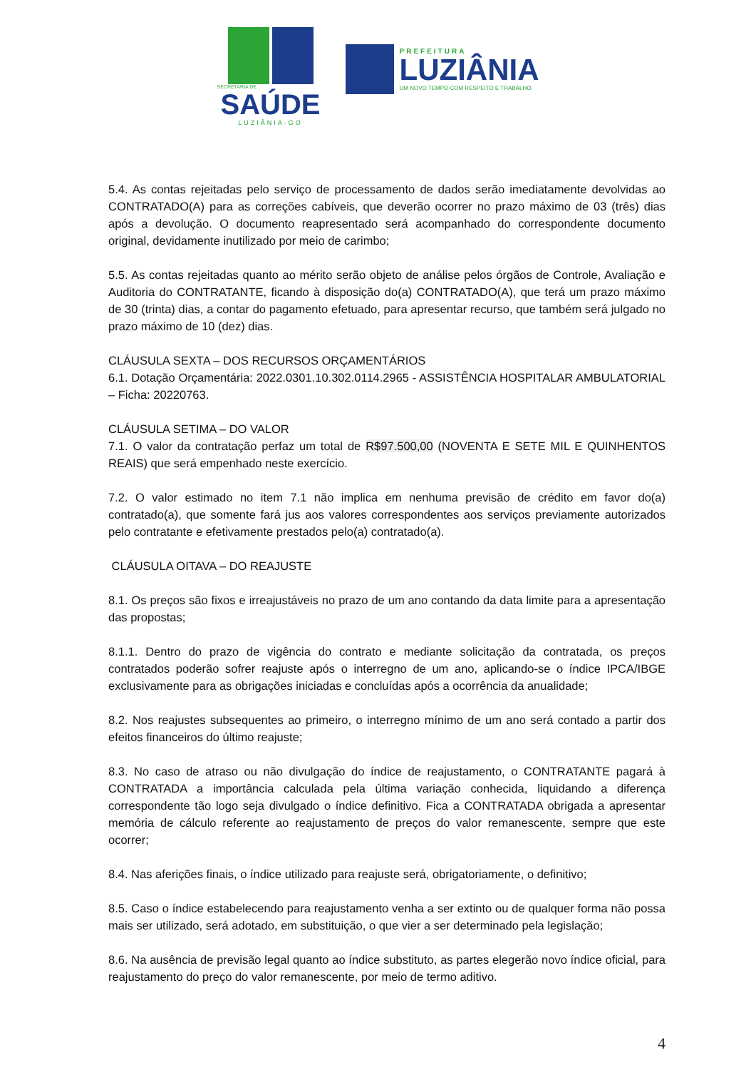SECRETARIA DE
SAÚDE
LUZIÂNIA-GO
PREFEITURA
LUZIÂNIA
UM NOVO TEMPO COM RESPEITO E TRABALHO.
5.4. As contas rejeitadas pelo serviço de processamento de dados serão imediatamente devolvidas ao CONTRATADO(A) para as correções cabíveis, que deverão ocorrer no prazo máximo de 03 (três) dias após a devolução. O documento reapresentado será acompanhado do correspondente documento original, devidamente inutilizado por meio de carimbo;
5.5. As contas rejeitadas quanto ao mérito serão objeto de análise pelos órgãos de Controle, Avaliação e Auditoria do CONTRATANTE, ficando à disposição do(a) CONTRATADO(A), que terá um prazo máximo de 30 (trinta) dias, a contar do pagamento efetuado, para apresentar recurso, que também será julgado no prazo máximo de 10 (dez) dias.
CLÁUSULA SEXTA – DOS RECURSOS ORÇAMENTÁRIOS
6.1. Dotação Orçamentária: 2022.0301.10.302.0114.2965 - ASSISTÊNCIA HOSPITALAR AMBULATORIAL – Ficha: 20220763.
CLÁUSULA SETIMA – DO VALOR
7.1. O valor da contratação perfaz um total de R$97.500,00 (NOVENTA E SETE MIL E QUINHENTOS REAIS) que será empenhado neste exercício.
7.2. O valor estimado no item 7.1 não implica em nenhuma previsão de crédito em favor do(a) contratado(a), que somente fará jus aos valores correspondentes aos serviços previamente autorizados pelo contratante e efetivamente prestados pelo(a) contratado(a).
CLÁUSULA OITAVA – DO REAJUSTE
8.1. Os preços são fixos e irreajustáveis no prazo de um ano contando da data limite para a apresentação das propostas;
8.1.1. Dentro do prazo de vigência do contrato e mediante solicitação da contratada, os preços contratados poderão sofrer reajuste após o interregno de um ano, aplicando-se o índice IPCA/IBGE exclusivamente para as obrigações iniciadas e concluídas após a ocorrência da anualidade;
8.2. Nos reajustes subsequentes ao primeiro, o interregno mínimo de um ano será contado a partir dos efeitos financeiros do último reajuste;
8.3. No caso de atraso ou não divulgação do índice de reajustamento, o CONTRATANTE pagará à CONTRATADA a importância calculada pela última variação conhecida, liquidando a diferença correspondente tão logo seja divulgado o índice definitivo. Fica a CONTRATADA obrigada a apresentar memória de cálculo referente ao reajustamento de preços do valor remanescente, sempre que este ocorrer;
8.4. Nas aferições finais, o índice utilizado para reajuste será, obrigatoriamente, o definitivo;
8.5. Caso o índice estabelecendo para reajustamento venha a ser extinto ou de qualquer forma não possa mais ser utilizado, será adotado, em substituição, o que vier a ser determinado pela legislação;
8.6. Na ausência de previsão legal quanto ao índice substituto, as partes elegerão novo índice oficial, para reajustamento do preço do valor remanescente, por meio de termo aditivo.
4